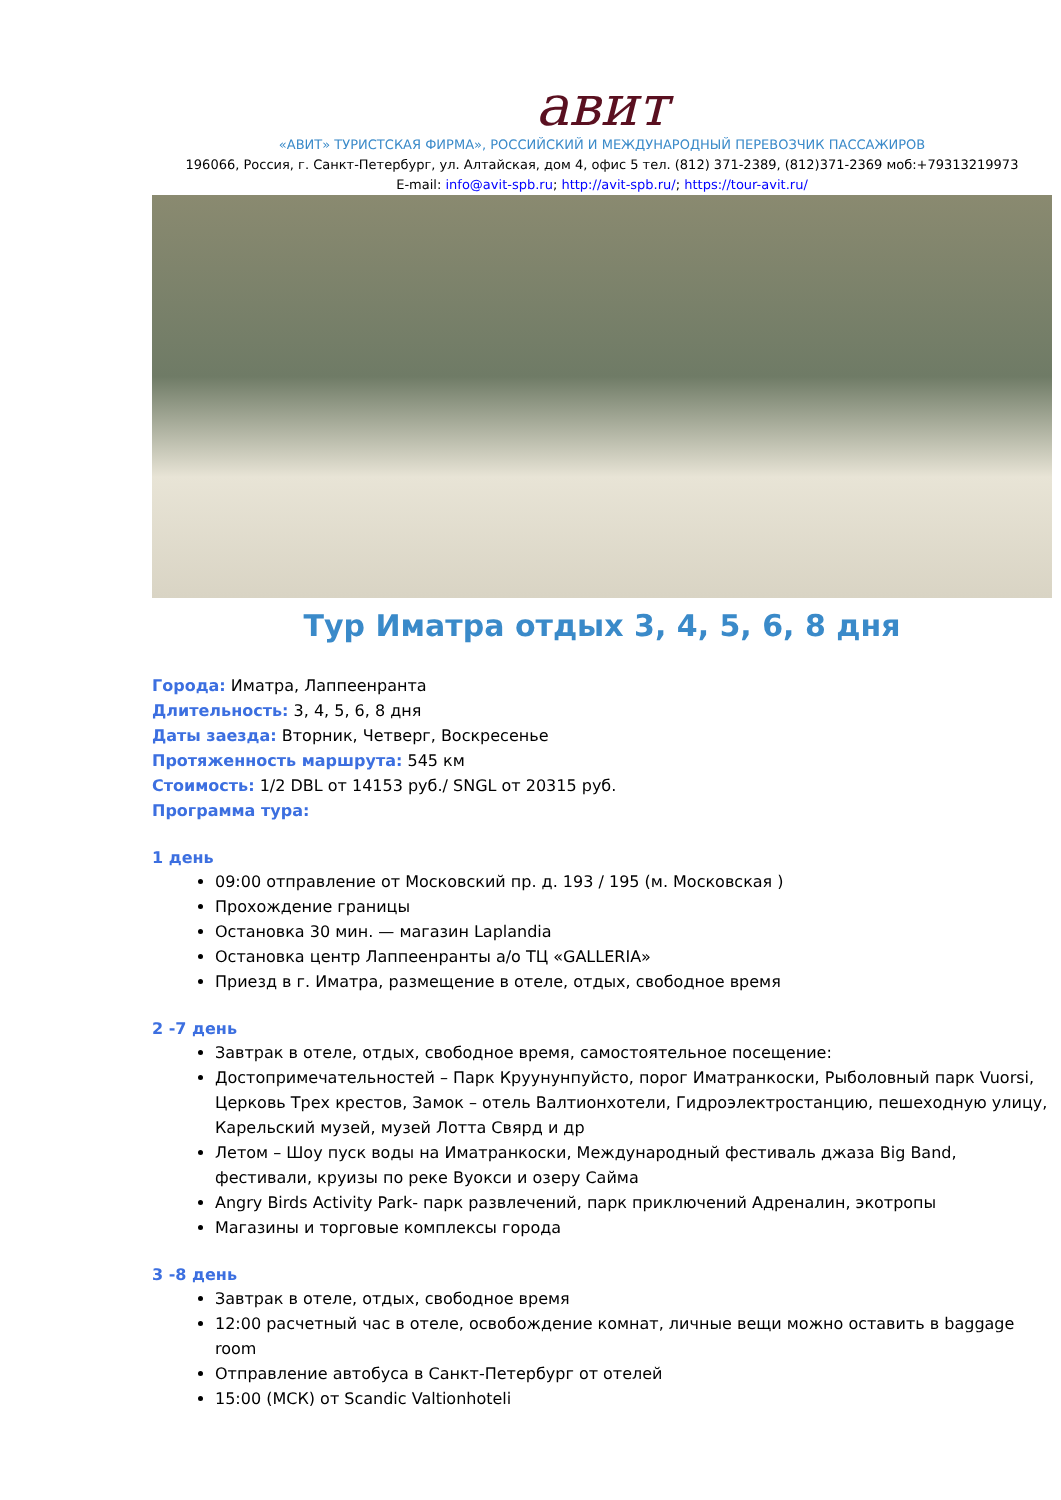авит
«АВИТ» ТУРИСТСКАЯ ФИРМА», РОССИЙСКИЙ И МЕЖДУНАРОДНЫЙ ПЕРЕВОЗЧИК ПАССАЖИРОВ
196066, Россия, г. Санкт-Петербург, ул. Алтайская, дом 4, офис 5 тел. (812) 371-2389, (812)371-2369 моб:+79313219973
E-mail: info@avit-spb.ru; http://avit-spb.ru/; https://tour-avit.ru/
Тур Иматра отдых 3, 4, 5, 6, 8 дня
Города: Иматра, Лаппеенранта
Длительность: 3, 4, 5, 6, 8 дня
Даты заезда: Вторник, Четверг, Воскресенье
Протяженность маршрута: 545 км
Стоимость: 1/2 DBL от 14153 руб./ SNGL от 20315 руб.
Программа тура:
1 день
09:00 отправление от Московский пр. д. 193 / 195 (м. Московская )
Прохождение границы
Остановка 30 мин. — магазин Laplandia
Остановка центр Лаппеенранты а/о ТЦ «GALLERIA»
Приезд в г. Иматра, размещение в отеле, отдых, свободное время
2 -7 день
Завтрак в отеле, отдых, свободное время, самостоятельное посещение:
Достопримечательностей – Парк Круунунпуйсто, порог Иматранкоски, Рыболовный парк Vuorsi, Церковь Трех крестов, Замок – отель Валтионхотели, Гидроэлектростанцию, пешеходную улицу, Карельский музей, музей Лотта Свярд и др
Летом – Шоу пуск воды на Иматранкоски, Международный фестиваль джаза Big Band, фестивали, круизы по реке Вуокси и озеру Сайма
Angry Birds Activity Park- парк развлечений, парк приключений Адреналин, экотропы
Магазины и торговые комплексы города
3 -8 день
Завтрак в отеле, отдых, свободное время
12:00 расчетный час в отеле, освобождение комнат, личные вещи можно оставить в baggage room
Отправление автобуса в Санкт-Петербург от отелей
15:00 (МСК) от Scandic Valtionhoteli